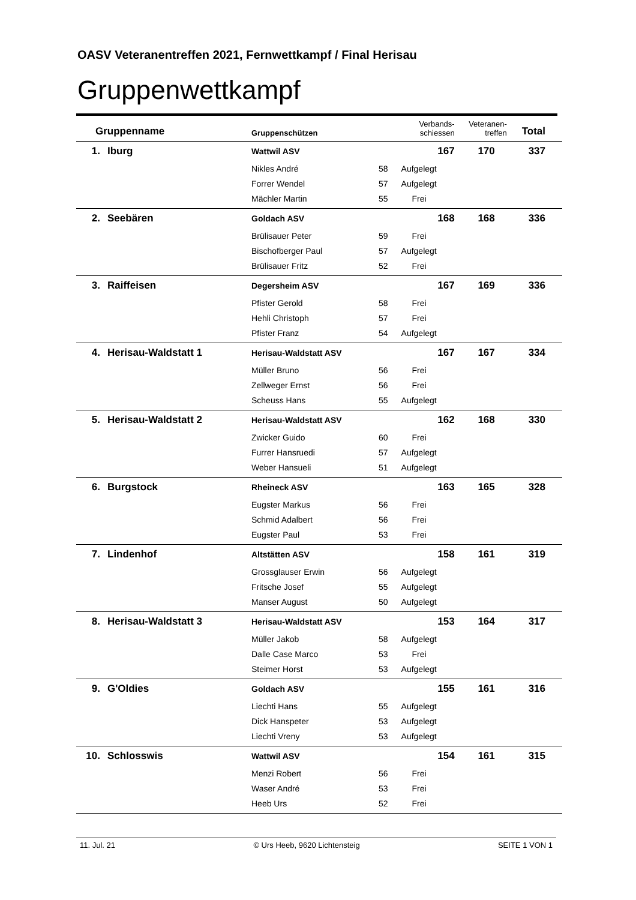OASV Veteranentreffen 2021, Fernwettkampf / Final Herisau
Gruppenwettkampf
| Gruppenname | | Gruppenschützen | | Verbands- schiessen | Veteranen- treffen | Total |
| --- | --- | --- | --- | --- | --- | --- |
| 1. | Iburg | Wattwil ASV | | 167 | 170 | 337 |
| | | Nikles André | 58 | Aufgelegt | | |
| | | Forrer Wendel | 57 | Aufgelegt | | |
| | | Mächler Martin | 55 | Frei | | |
| 2. | Seebären | Goldach ASV | | 168 | 168 | 336 |
| | | Brülisauer Peter | 59 | Frei | | |
| | | Bischofberger Paul | 57 | Aufgelegt | | |
| | | Brülisauer Fritz | 52 | Frei | | |
| 3. | Raiffeisen | Degersheim ASV | | 167 | 169 | 336 |
| | | Pfister Gerold | 58 | Frei | | |
| | | Hehli Christoph | 57 | Frei | | |
| | | Pfister Franz | 54 | Aufgelegt | | |
| 4. | Herisau-Waldstatt 1 | Herisau-Waldstatt ASV | | 167 | 167 | 334 |
| | | Müller Bruno | 56 | Frei | | |
| | | Zellweger Ernst | 56 | Frei | | |
| | | Scheuss Hans | 55 | Aufgelegt | | |
| 5. | Herisau-Waldstatt 2 | Herisau-Waldstatt ASV | | 162 | 168 | 330 |
| | | Zwicker Guido | 60 | Frei | | |
| | | Furrer Hansruedi | 57 | Aufgelegt | | |
| | | Weber Hansueli | 51 | Aufgelegt | | |
| 6. | Burgstock | Rheineck ASV | | 163 | 165 | 328 |
| | | Eugster Markus | 56 | Frei | | |
| | | Schmid Adalbert | 56 | Frei | | |
| | | Eugster Paul | 53 | Frei | | |
| 7. | Lindenhof | Altstätten ASV | | 158 | 161 | 319 |
| | | Grossglauser Erwin | 56 | Aufgelegt | | |
| | | Fritsche Josef | 55 | Aufgelegt | | |
| | | Manser August | 50 | Aufgelegt | | |
| 8. | Herisau-Waldstatt 3 | Herisau-Waldstatt ASV | | 153 | 164 | 317 |
| | | Müller Jakob | 58 | Aufgelegt | | |
| | | Dalle Case Marco | 53 | Frei | | |
| | | Steimer Horst | 53 | Aufgelegt | | |
| 9. | G'Oldies | Goldach ASV | | 155 | 161 | 316 |
| | | Liechti Hans | 55 | Aufgelegt | | |
| | | Dick Hanspeter | 53 | Aufgelegt | | |
| | | Liechti Vreny | 53 | Aufgelegt | | |
| 10. | Schlosswis | Wattwil ASV | | 154 | 161 | 315 |
| | | Menzi Robert | 56 | Frei | | |
| | | Waser André | 53 | Frei | | |
| | | Heeb Urs | 52 | Frei | | |
11. Jul. 21 © Urs Heeb, 9620 Lichtensteig SEITE 1 VON 1